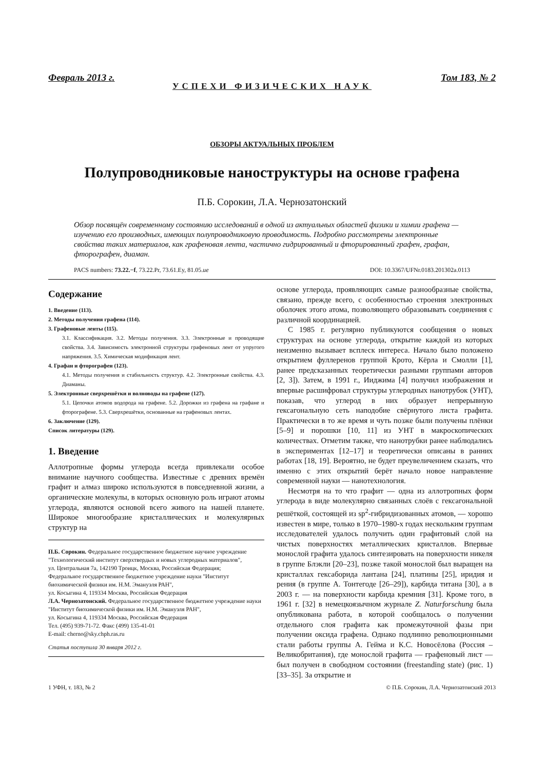Февраль 2013 г. Том 183, № 2
УСПЕХИ ФИЗИЧЕСКИХ НАУК
ОБЗОРЫ АКТУАЛЬНЫХ ПРОБЛЕМ
Полупроводниковые наноструктуры на основе графена
П.Б. Сорокин, Л.А. Чернозатонский
Обзор посвящён современному состоянию исследований в одной из актуальных областей физики и химии графена — изучению его производных, имеющих полупроводниковую проводимость. Подробно рассмотрены электронные свойства таких материалов, как графеновая лента, частично гидрированный и фторированный графен, графан, фторографен, диаман.
PACS numbers: 73.22.−f, 73.22.Pr, 73.61.Ey, 81.05.ue DOI: 10.3367/UFNr.0183.201302a.0113
Содержание
1. Введение (113).
2. Методы получения графена (114).
3. Графеновые ленты (115).
3.1. Классификация. 3.2. Методы получения. 3.3. Электронные и проводящие свойства. 3.4. Зависимость электронной структуры графеновых лент от упругого напряжения. 3.5. Химическая модификация лент.
4. Графан и фторографен (123).
4.1. Методы получения и стабильность структур. 4.2. Электронные свойства. 4.3. Диаманы.
5. Электронные сверхрешётки и волноводы на графене (127).
5.1. Цепочки атомов водорода на графене. 5.2. Дорожки из графена на графане и фторографене. 5.3. Сверхрешётки, основанные на графеновых лентах.
6. Заключение (129).
Список литературы (129).
1. Введение
Аллотропные формы углерода всегда привлекали особое внимание научного сообщества. Известные с древних времён графит и алмаз широко используются в повседневной жизни, а органические молекулы, в которых основную роль играют атомы углерода, являются основой всего живого на нашей планете. Широкое многообразие кристаллических и молекулярных структур на
П.Б. Сорокин. Федеральное государственное бюджетное научное учреждение "Технологический институт сверхтвердых и новых углеродных материалов",
ул. Центральная 7а, 142190 Троицк, Москва, Российская Федерация;
Федеральное государственное бюджетное учреждение науки "Институт биохимической физики им. Н.М. Эмануэля РАН",
ул. Косыгина 4, 119334 Москва, Российская Федерация
Л.А. Чернозатонский. Федеральное государственное бюджетное учреждение науки "Институт биохимической физики им. Н.М. Эмануэля РАН",
ул. Косыгина 4, 119334 Москва, Российская Федерация
Тел. (495) 939-71-72. Факс (499) 135-41-01
E-mail: cherno@sky.chph.ras.ru
Статья поступила 30 января 2012 г.
основе углерода, проявляющих самые разнообразные свойства, связано, прежде всего, с особенностью строения электронных оболочек этого атома, позволяющего образовывать соединения с различной координацией.
С 1985 г. регулярно публикуются сообщения о новых структурах на основе углерода, открытие каждой из которых неизменно вызывает всплеск интереса. Начало было положено открытием фуллеренов группой Крото, Кёрла и Смолли [1], ранее предсказанных теоретически разными группами авторов [2, 3]). Затем, в 1991 г., Ииджима [4] получил изображения и впервые расшифровал структуры углеродных нанотрубок (УНТ), показав, что углерод в них образует непрерывную гексагональную сеть наподобие свёрнутого листа графита. Практически в то же время и чуть позже были получены плёнки [5–9] и порошки [10, 11] из УНТ в макроскопических количествах. Отметим также, что нанотрубки ранее наблюдались в экспериментах [12–17] и теоретически описаны в ранних работах [18, 19]. Вероятно, не будет преувеличением сказать, что именно с этих открытий берёт начало новое направление современной науки — нанотехнология.
Несмотря на то что графит — одна из аллотропных форм углерода в виде молекулярно связанных слоёв с гексагональной решёткой, состоящей из sp<sup>2</sup>-гибридизованных атомов, — хорошо известен в мире, только в 1970–1980-х годах нескольким группам исследователей удалось получить один графитовый слой на чистых поверхностях металлических кристаллов. Впервые монослой графита удалось синтезировать на поверхности никеля в группе Блэкли [20–23], позже такой монослой был выращен на кристаллах гексаборида лантана [24], платины [25], иридия и рения (в группе А. Тонтегоде [26–29]), карбида титана [30], а в 2003 г. — на поверхности карбида кремния [31]. Кроме того, в 1961 г. [32] в немецкоязычном журнале Z. Naturforschung была опубликована работа, в которой сообщалось о получении отдельного слоя графита как промежуточной фазы при получении оксида графена. Однако подлинно революционными стали работы группы А. Гейма и К.С. Новосёлова (Россия – Великобритания), где монослой графита — графеновый лист — был получен в свободном состоянии (freestanding state) (рис. 1) [33–35]. За открытие и
1 УФН, т. 183, № 2 © П.Б. Сорокин, Л.А. Чернозатонский 2013